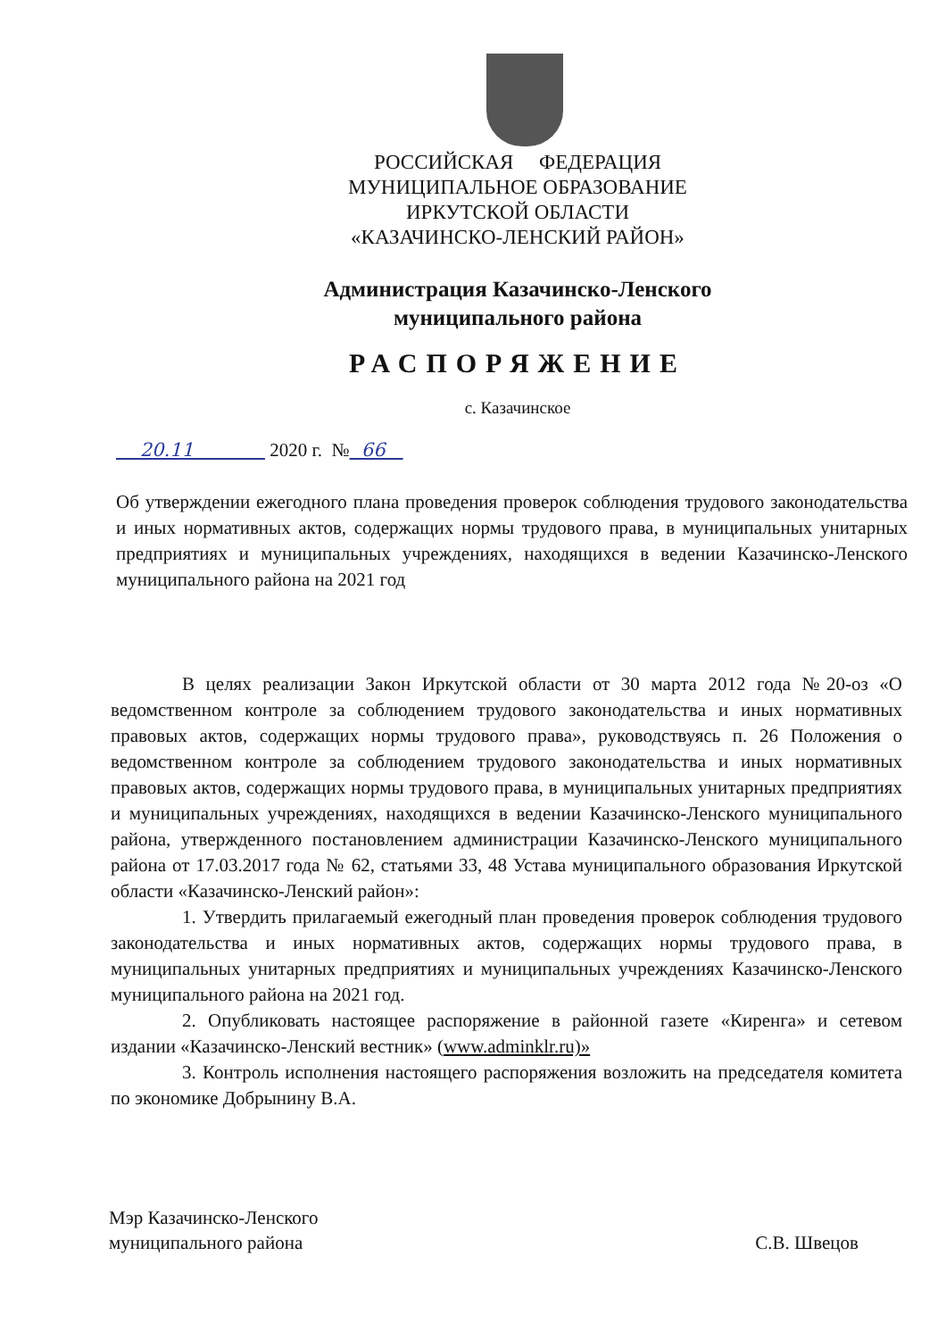РОССИЙСКАЯ ФЕДЕРАЦИЯ
МУНИЦИПАЛЬНОЕ ОБРАЗОВАНИЕ
ИРКУТСКОЙ ОБЛАСТИ
«КАЗАЧИНСКО-ЛЕНСКИЙ РАЙОН»
Администрация Казачинско-Ленского
муниципального района
РАСПОРЯЖЕНИЕ
с. Казачинское
20.11 2020 г. № 66
Об утверждении ежегодного плана проведения проверок соблюдения трудового законодательства и иных нормативных актов, содержащих нормы трудового права, в муниципальных унитарных предприятиях и муниципальных учреждениях, находящихся в ведении Казачинско-Ленского муниципального района на 2021 год
В целях реализации Закон Иркутской области от 30 марта 2012 года №20-оз «О ведомственном контроле за соблюдением трудового законодательства и иных нормативных правовых актов, содержащих нормы трудового права», руководствуясь п. 26 Положения о ведомственном контроле за соблюдением трудового законодательства и иных нормативных правовых актов, содержащих нормы трудового права, в муниципальных унитарных предприятиях и муниципальных учреждениях, находящихся в ведении Казачинско-Ленского муниципального района, утвержденного постановлением администрации Казачинско-Ленского муниципального района от 17.03.2017 года № 62, статьями 33, 48 Устава муниципального образования Иркутской области «Казачинско-Ленский район»:
1. Утвердить прилагаемый ежегодный план проведения проверок соблюдения трудового законодательства и иных нормативных актов, содержащих нормы трудового права, в муниципальных унитарных предприятиях и муниципальных учреждениях Казачинско-Ленского муниципального района на 2021 год.
2. Опубликовать настоящее распоряжение в районной газете «Киренга» и сетевом издании «Казачинско-Ленский вестник» (www.adminklr.ru)»
3. Контроль исполнения настоящего распоряжения возложить на председателя комитета по экономике Добрынину В.А.
Мэр Казачинско-Ленского
муниципального района
С.В. Швецов